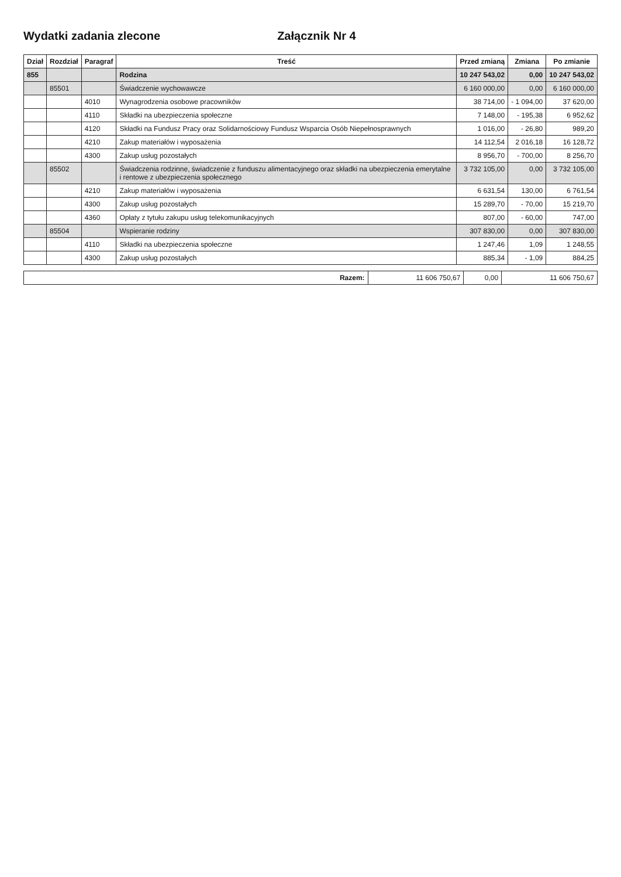Wydatki zadania zlecone Załącznik Nr 4
| Dział | Rozdział | Paragraf | Treść | Przed zmianą | Zmiana | Po zmianie |
| --- | --- | --- | --- | --- | --- | --- |
| 855 | | | Rodzina | 10 247 543,02 | 0,00 | 10 247 543,02 |
| | 85501 | | Świadczenie wychowawcze | 6 160 000,00 | 0,00 | 6 160 000,00 |
| | | 4010 | Wynagrodzenia osobowe pracowników | 38 714,00 | - 1 094,00 | 37 620,00 |
| | | 4110 | Składki na ubezpieczenia społeczne | 7 148,00 | - 195,38 | 6 952,62 |
| | | 4120 | Składki na Fundusz Pracy oraz Solidarnościowy Fundusz Wsparcia Osób Niepełnosprawnych | 1 016,00 | - 26,80 | 989,20 |
| | | 4210 | Zakup materiałów i wyposażenia | 14 112,54 | 2 016,18 | 16 128,72 |
| | | 4300 | Zakup usług pozostałych | 8 956,70 | - 700,00 | 8 256,70 |
| | 85502 | | Świadczenia rodzinne, świadczenie z funduszu alimentacyjnego oraz składki na ubezpieczenia emerytalne i rentowe z ubezpieczenia społecznego | 3 732 105,00 | 0,00 | 3 732 105,00 |
| | | 4210 | Zakup materiałów i wyposażenia | 6 631,54 | 130,00 | 6 761,54 |
| | | 4300 | Zakup usług pozostałych | 15 289,70 | - 70,00 | 15 219,70 |
| | | 4360 | Opłaty z tytułu zakupu usług telekomunikacyjnych | 807,00 | - 60,00 | 747,00 |
| | 85504 | | Wspieranie rodziny | 307 830,00 | 0,00 | 307 830,00 |
| | | 4110 | Składki na ubezpieczenia społeczne | 1 247,46 | 1,09 | 1 248,55 |
| | | 4300 | Zakup usług pozostałych | 885,34 | - 1,09 | 884,25 |
| Razem: | 11 606 750,67 | 0,00 | 11 606 750,67 |